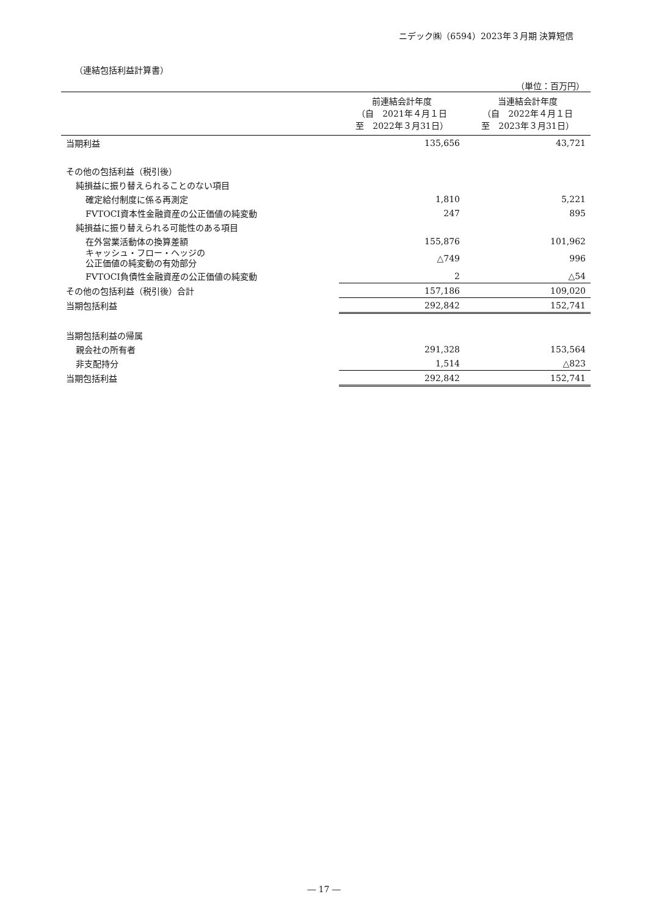ニデック㈱（6594）2023年３月期 決算短信
（連結包括利益計算書）
（単位：百万円）
| | 前連結会計年度 （自 2021年４月１日 至 2022年３月31日） | 当連結会計年度 （自 2022年４月１日 至 2023年３月31日） |
| --- | --- | --- |
| 当期利益 | 135,656 | 43,721 |
| その他の包括利益（税引後） | | |
| 純損益に振り替えられることのない項目 | | |
| 確定給付制度に係る再測定 | 1,810 | 5,221 |
| FVTOCI資本性金融資産の公正価値の純変動 | 247 | 895 |
| 純損益に振り替えられる可能性のある項目 | | |
| 在外営業活動体の換算差額 | 155,876 | 101,962 |
| キャッシュ・フロー・ヘッジの 公正価値の純変動の有効部分 | △749 | 996 |
| FVTOCI負債性金融資産の公正価値の純変動 | 2 | △54 |
| その他の包括利益（税引後）合計 | 157,186 | 109,020 |
| 当期包括利益 | 292,842 | 152,741 |
| 当期包括利益の帰属 | | |
| 親会社の所有者 | 291,328 | 153,564 |
| 非支配持分 | 1,514 | △823 |
| 当期包括利益 | 292,842 | 152,741 |
― 17 ―